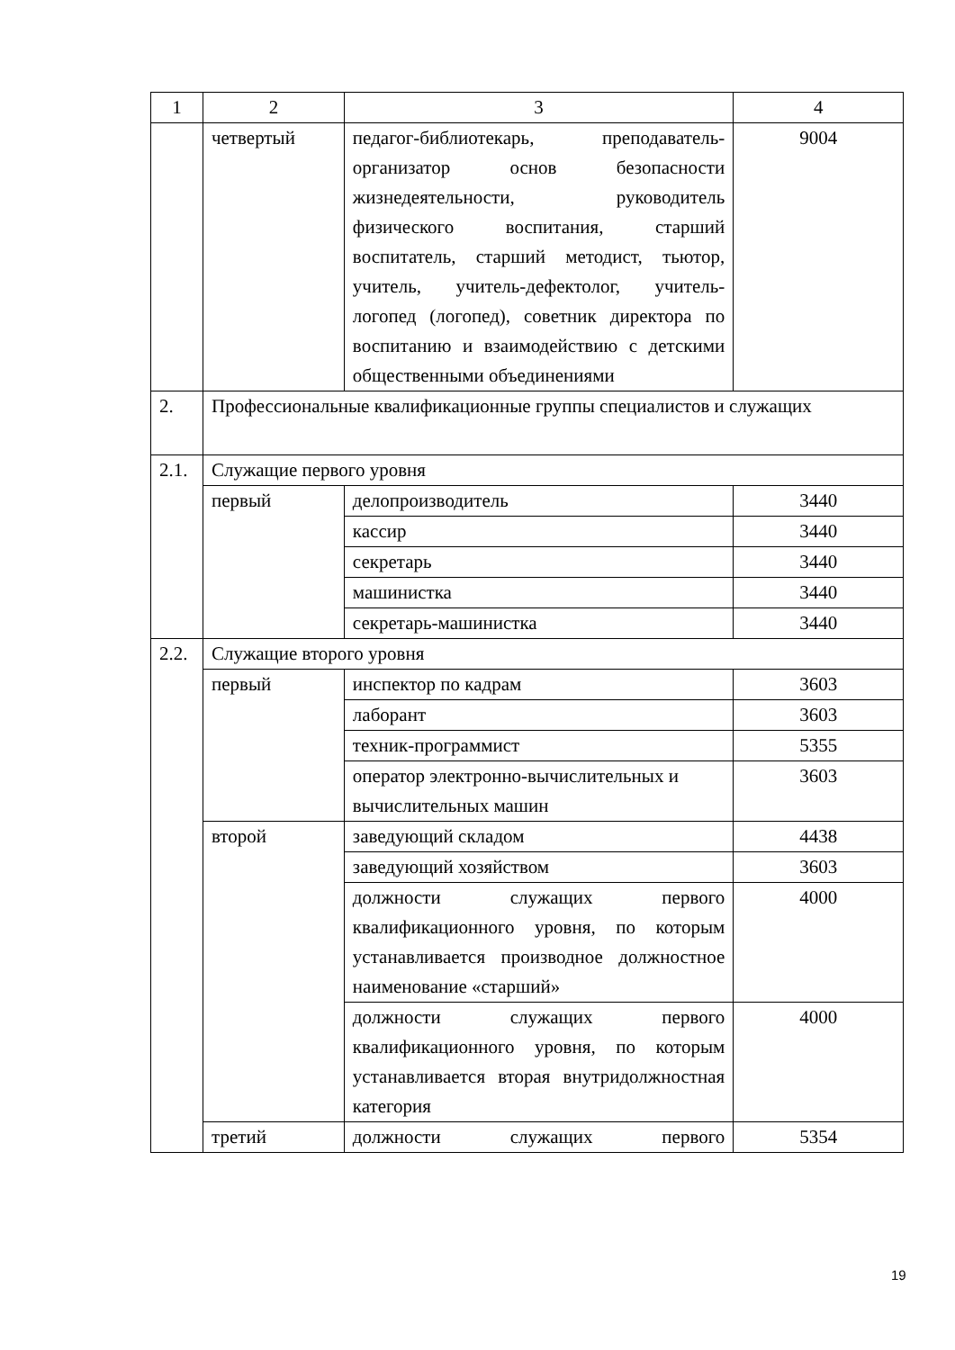| 1 | 2 | 3 | 4 |
| | четвертый | педагог-библиотекарь, преподаватель-организатор основ безопасности жизнедеятельности, руководитель физического воспитания, старший воспитатель, старший методист, тьютор, учитель, учитель-дефектолог, учитель-логопед (логопед), советник директора по воспитанию и взаимодействию с детскими общественными объединениями | 9004 |
| 2. | Профессиональные квалификационные группы специалистов и служащих | | |
| 2.1. | Служащие первого уровня | | |
| | первый | делопроизводитель | 3440 |
| | | кассир | 3440 |
| | | секретарь | 3440 |
| | | машинистка | 3440 |
| | | секретарь-машинистка | 3440 |
| 2.2. | Служащие второго уровня | | |
| | первый | инспектор по кадрам | 3603 |
| | | лаборант | 3603 |
| | | техник-программист | 5355 |
| | | оператор электронно-вычислительных и вычислительных машин | 3603 |
| | второй | заведующий складом | 4438 |
| | | заведующий хозяйством | 3603 |
| | | должности служащих первого квалификационного уровня, по которым устанавливается производное должностное наименование «старший» | 4000 |
| | | должности служащих первого квалификационного уровня, по которым устанавливается вторая внутридолжностная категория | 4000 |
| | третий | должности служащих первого | 5354 |
19